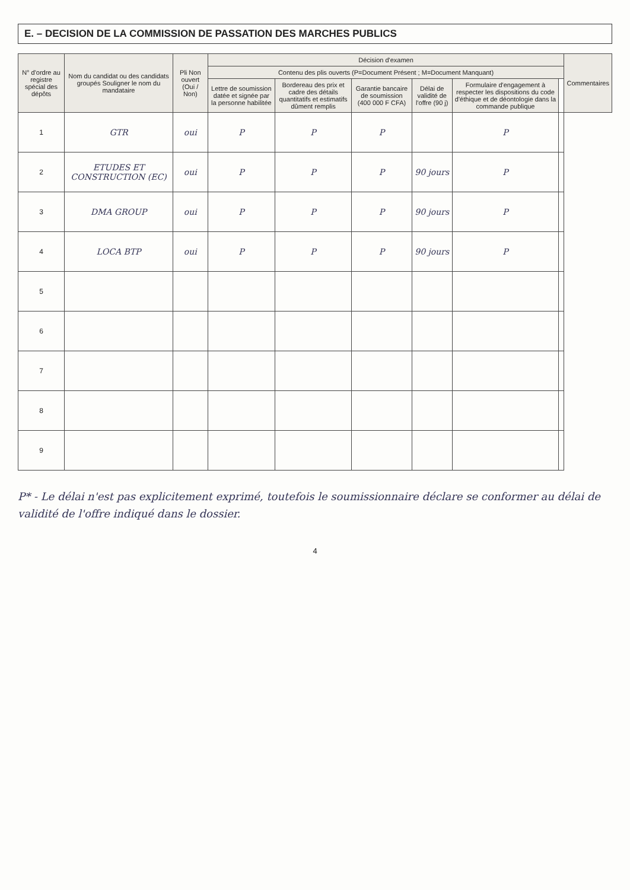E. – DECISION DE LA COMMISSION DE PASSATION DES MARCHES PUBLICS
| N° d'ordre au registre spécial des dépôts | Nom du candidat ou des candidats groupés Souligner le nom du mandataire | Pli Non ouvert (Oui / Non) | Décision d'examen | | | | | | Commentaires |
| --- | --- | --- | --- | --- | --- | --- | --- | --- | --- |
| | | | Contenu des plis ouverts (P=Document Présent ; M=Document Manquant) | | | | | | |
| | | | Lettre de soumission datée et signée par la personne habilitée | Bordereau des prix et cadre des détails quantitatifs et estimatifs dûment remplis | Garantie bancaire de soumission (400 000 F CFA) | Délai de validité de l'offre (90 j) | Formulaire d'engagement à respecter les dispositions du code d'éthique et de déontologie dans la commande publique | | |
| 1 | GTR | oui | P | P | P | | P | | |
| 2 | ETUDES ET CONSTRUCTION (EC) | oui | P | P | P | 90 jours | P | | |
| 3 | DMA GROUP | oui | P | P | P | 90 jours | P | | |
| 4 | LOCA BTP | oui | P | P | P | 90 jours | P | | |
| 5 | | | | | | | | | |
| 6 | | | | | | | | | |
| 7 | | | | | | | | | |
| 8 | | | | | | | | | |
| 9 | | | | | | | | | |
P* - Le délai n'est pas explicitement exprimé, toutefois le soumissionnaire déclare se conformer au délai de validité de l'offre indiqué dans le dossier.
4